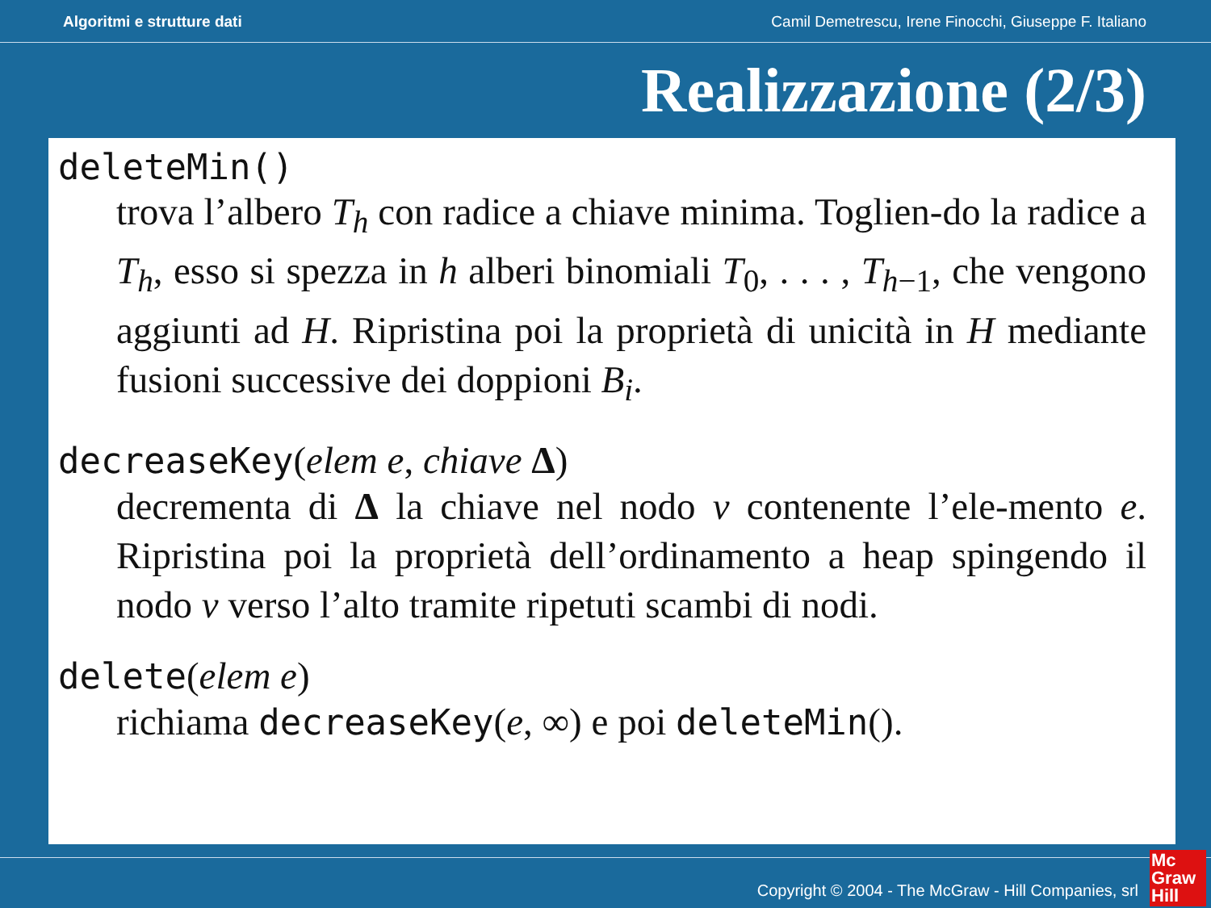Algoritmi e strutture dati Camil Demetrescu, Irene Finocchi, Giuseppe F. Italiano
Realizzazione (2/3)
deleteMin()
trova l’albero T<sub>h</sub> con radice a chiave minima. Toglien-do la radice a T<sub>h</sub>, esso si spezza in h alberi binomiali T<sub>0</sub>, . . . , T<sub>h</sub><sub>−1</sub>, che vengono aggiunti ad H. Ripristina poi la proprietà di unicità in H mediante fusioni successive dei doppioni B<sub>i</sub>.
decreaseKey(elem e, chiave Δ)
decrementa di Δ la chiave nel nodo v contenente l’ele-mento e. Ripristina poi la proprietà dell’ordinamento a heap spingendo il nodo v verso l’alto tramite ripetuti scambi di nodi.
delete(elem e)
richiama decreaseKey(e, ∞) e poi deleteMin().
Copyright © 2004 - The McGraw - Hill Companies, srl
Mc
Graw
Hill